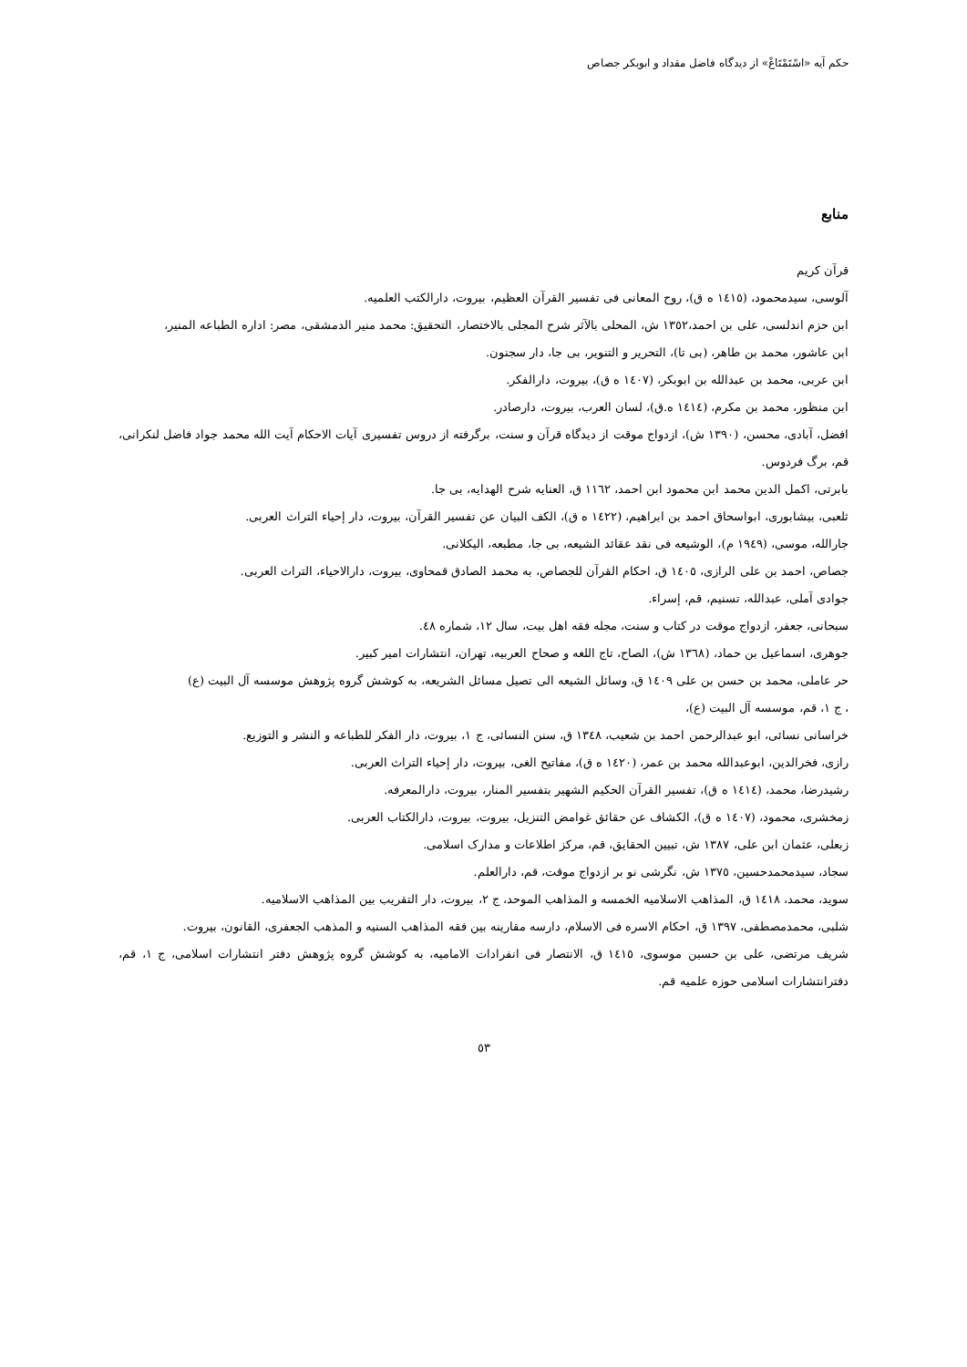حکم آیه «اسْتَمْتَاعْ» از دیدگاه فاضل مقداد و ابوبکر جصاص
منابع
قرآن کریم
آلوسی، سیدمحمود، (١٤١٥ ه ق)، روح المعانی فی تفسیر القرآن العظیم، بیروت، دارالکتب العلمیه.
ابن حزم اندلسی، علی بن احمد،١٣٥٢ ش، المحلی بالآثر شرح المجلی بالاختصار، التحقیق: محمد منیر الدمشقی، مصر: اداره الطباعه المنیر،
ابن عاشور، محمد بن طاهر، (بی تا)، التحریر و التنویر، بی جا، دار سجنون.
ابن عربی، محمد بن عبدالله بن ابوبکر، (١٤٠٧ ه ق)، بیروت، دارالفکر.
ابن منظور، محمد بن مکرم، (١٤١٤ ه.ق)، لسان العرب، بیروت، دارصادر.
افضل، آبادی، محسن، (١٣٩٠ ش)، ازدواج موقت از دیدگاه قرآن و سنت، برگرفته از دروس تفسیری آیات الاحکام آیت الله محمد جواد فاضل لنکرانی، قم، برگ فردوس.
بابرتی، اکمل الدین محمد ابن محمود ابن احمد، ١١٦٢ ق، العنایه شرح الهدایه، بی جا.
ثلعبی، بیشابوری، ابواسحاق احمد بن ابراهیم، (١٤٢٢ ه ق)، الکف البیان عن تفسیر القرآن، بیروت، دار إحیاء التراث العربی.
جارالله، موسی، (١٩٤٩ م)، الوشیعه فی نقد عقائد الشیعه، بی جا، مطبعه، الیکلانی.
جصاص، احمد بن علی الرازی، ١٤٠٥ ق، احکام القرآن للجصاص، به محمد الصادق قمحاوی، بیروت، دارالاحیاء، التراث العربی.
جوادی آملی، عبدالله، تسنیم، قم، إسراء.
سبحانی، جعفر، ازدواج موقت در کتاب و سنت، مجله فقه اهل بیت، سال ١٢، شماره ٤٨.
جوهری، اسماعیل بن حماد، (١٣٦٨ ش)، الصاح، تاج اللغه و صحاح العربیه، تهران، انتشارات امیر کبیر.
حر عاملی، محمد بن حسن بن علی ١٤٠٩ ق، وسائل الشیعه الی تصیل مسائل الشریعه، به کوشش گروه پژوهش موسسه آل البیت (ع)
، ج ١، قم، موسسه آل البیت (ع)،
خراسانی نسائی، ابو عبدالرحمن احمد بن شعیب، ١٣٤٨ ق، سنن النسائی، ج ١، بیروت، دار الفکر للطباعه و النشر و التوزیع.
رازی، فخرالدین، ابوعبدالله محمد بن عمر، (١٤٢٠ ه ق)، مفاتیح الغی، بیروت، دار إحیاء التراث العربی.
رشیدرضا، محمد، (١٤١٤ ه ق)، تفسیر القرآن الحکیم الشهیر بتفسیر المنار، بیروت، دارالمعرفه.
زمخشری، محمود، (١٤٠٧ ه ق)، الکشاف عن حقائق غوامض التنزیل، بیروت، بیروت، دارالکتاب العربی.
زبعلی، عثمان ابن علی، ١٣٨٧ ش، تبیین الحقایق، قم، مرکز اطلاعات و مدارک اسلامی.
سجاد، سیدمحمدحسین، ١٣٧٥ ش، نگرشی نو بر ازدواج موقت، قم، دارالعلم.
سوید، محمد، ١٤١٨ ق، المذاهب الاسلامیه الخمسه و المذاهب الموحد، ج ٢، بیروت، دار التقریب بین المذاهب الاسلامیه.
شلبی، محمدمصطفی، ١٣٩٧ ق، احکام الاسره فی الاسلام، دارسه مقارینه بین فقه المذاهب السنیه و المذهب الجعفری، القانون، بیروت.
شریف مرتضی، علی بن حسین موسوی، ١٤١٥ ق، الانتصار فی انفرادات الامامیه، به کوشش گروه پژوهش دفتر انتشارات اسلامی، ج ١، قم، دفترانتشارات اسلامی حوزه علمیه قم.
٥٣